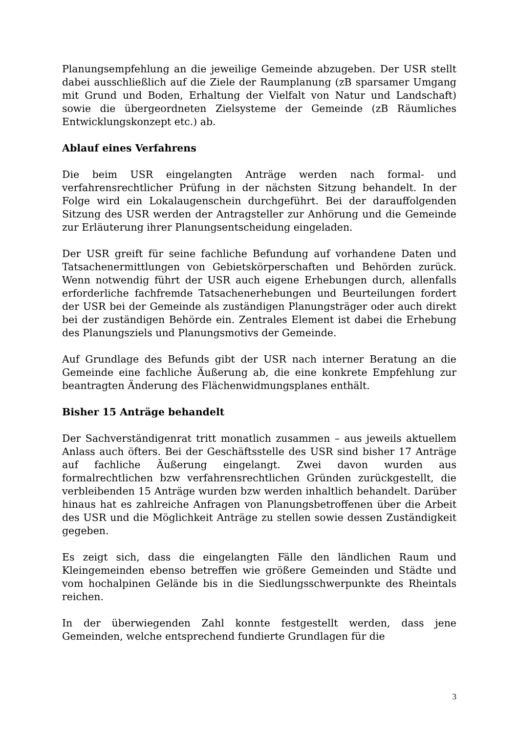Planungsempfehlung an die jeweilige Gemeinde abzugeben. Der USR stellt dabei ausschließlich auf die Ziele der Raumplanung (zB sparsamer Umgang mit Grund und Boden, Erhaltung der Vielfalt von Natur und Landschaft) sowie die übergeordneten Zielsysteme der Gemeinde (zB Räumliches Entwicklungskonzept etc.) ab.
Ablauf eines Verfahrens
Die beim USR eingelangten Anträge werden nach formal- und verfahrensrechtlicher Prüfung in der nächsten Sitzung behandelt. In der Folge wird ein Lokalaugenschein durchgeführt. Bei der darauffolgenden Sitzung des USR werden der Antragsteller zur Anhörung und die Gemeinde zur Erläuterung ihrer Planungsentscheidung eingeladen.
Der USR greift für seine fachliche Befundung auf vorhandene Daten und Tatsachenermittlungen von Gebietskörperschaften und Behörden zurück. Wenn notwendig führt der USR auch eigene Erhebungen durch, allenfalls erforderliche fachfremde Tatsachenerhebungen und Beurteilungen fordert der USR bei der Gemeinde als zuständigen Planungsträger oder auch direkt bei der zuständigen Behörde ein. Zentrales Element ist dabei die Erhebung des Planungsziels und Planungsmotivs der Gemeinde.
Auf Grundlage des Befunds gibt der USR nach interner Beratung an die Gemeinde eine fachliche Äußerung ab, die eine konkrete Empfehlung zur beantragten Änderung des Flächenwidmungsplanes enthält.
Bisher 15 Anträge behandelt
Der Sachverständigenrat tritt monatlich zusammen – aus jeweils aktuellem Anlass auch öfters. Bei der Geschäftsstelle des USR sind bisher 17 Anträge auf fachliche Äußerung eingelangt. Zwei davon wurden aus formalrechtlichen bzw verfahrensrechtlichen Gründen zurückgestellt, die verbleibenden 15 Anträge wurden bzw werden inhaltlich behandelt. Darüber hinaus hat es zahlreiche Anfragen von Planungsbetroffenen über die Arbeit des USR und die Möglichkeit Anträge zu stellen sowie dessen Zuständigkeit gegeben.
Es zeigt sich, dass die eingelangten Fälle den ländlichen Raum und Kleingemeinden ebenso betreffen wie größere Gemeinden und Städte und vom hochalpinen Gelände bis in die Siedlungsschwerpunkte des Rheintals reichen.
In der überwiegenden Zahl konnte festgestellt werden, dass jene Gemeinden, welche entsprechend fundierte Grundlagen für die
3